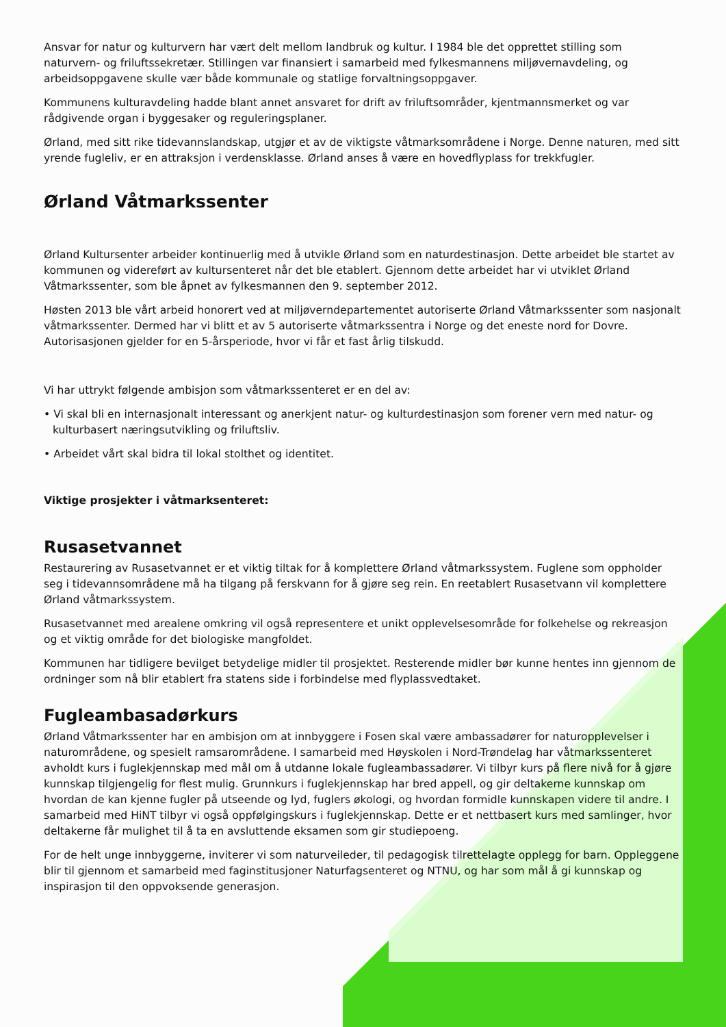Ansvar for natur og kulturvern har vært delt mellom landbruk og kultur. I 1984 ble det opprettet stilling som naturvern- og friluftssekretær. Stillingen var finansiert i samarbeid med fylkesmannens miljøvernavdeling, og arbeidsoppgavene skulle vær både kommunale og statlige forvaltningsoppgaver.
Kommunens kulturavdeling hadde blant annet ansvaret for drift av friluftsområder, kjentmannsmerket og var rådgivende organ i byggesaker og reguleringsplaner.
Ørland, med sitt rike tidevannslandskap, utgjør et av de viktigste våtmarksområdene i Norge. Denne naturen, med sitt yrende fugleliv, er en attraksjon i verdensklasse. Ørland anses å være en hovedflyplass for trekkfugler.
Ørland Våtmarkssenter
Ørland Kultursenter arbeider kontinuerlig med å utvikle Ørland som en naturdestinasjon. Dette arbeidet ble startet av kommunen og videreført av kultursenteret når det ble etablert. Gjennom dette arbeidet har vi utviklet Ørland Våtmarkssenter, som ble åpnet av fylkesmannen den 9. september 2012.
Høsten 2013 ble vårt arbeid honorert ved at miljøverndepartementet autoriserte Ørland Våtmarkssenter som nasjonalt våtmarkssenter. Dermed har vi blitt et av 5 autoriserte våtmarkssentra i Norge og det eneste nord for Dovre. Autorisasjonen gjelder for en 5-årsperiode, hvor vi får et fast årlig tilskudd.
Vi har uttrykt følgende ambisjon som våtmarkssenteret er en del av:
• Vi skal bli en internasjonalt interessant og anerkjent natur- og kulturdestinasjon som forener vern med natur- og kulturbasert næringsutvikling og friluftsliv.
• Arbeidet vårt skal bidra til lokal stolthet og identitet.
Viktige prosjekter i våtmarksenteret:
Rusasetvannet
Restaurering av Rusasetvannet er et viktig tiltak for å komplettere Ørland våtmarkssystem. Fuglene som oppholder seg i tidevannsområdene må ha tilgang på ferskvann for å gjøre seg rein. En reetablert Rusasetvann vil komplettere Ørland våtmarkssystem.
Rusasetvannet med arealene omkring vil også representere et unikt opplevelsesområde for folkehelse og rekreasjon og et viktig område for det biologiske mangfoldet.
Kommunen har tidligere bevilget betydelige midler til prosjektet. Resterende midler bør kunne hentes inn gjennom de ordninger som nå blir etablert fra statens side i forbindelse med flyplassvedtaket.
Fugleambasadørkurs
Ørland Våtmarkssenter har en ambisjon om at innbyggere i Fosen skal være ambassadører for naturopplevelser i naturområdene, og spesielt ramsarområdene. I samarbeid med Høyskolen i Nord-Trøndelag har våtmarkssenteret avholdt kurs i fuglekjennskap med mål om å utdanne lokale fugleambassadører. Vi tilbyr kurs på flere nivå for å gjøre kunnskap tilgjengelig for flest mulig. Grunnkurs i fuglekjennskap har bred appell, og gir deltakerne kunnskap om hvordan de kan kjenne fugler på utseende og lyd, fuglers økologi, og hvordan formidle kunnskapen videre til andre. I samarbeid med HiNT tilbyr vi også oppfølgingskurs i fuglekjennskap. Dette er et nettbasert kurs med samlinger, hvor deltakerne får mulighet til å ta en avsluttende eksamen som gir studiepoeng.
For de helt unge innbyggerne, inviterer vi som naturveileder, til pedagogisk tilrettelagte opplegg for barn. Oppleggene blir til gjennom et samarbeid med faginstitusjoner Naturfagsenteret og NTNU, og har som mål å gi kunnskap og inspirasjon til den oppvoksende generasjon.